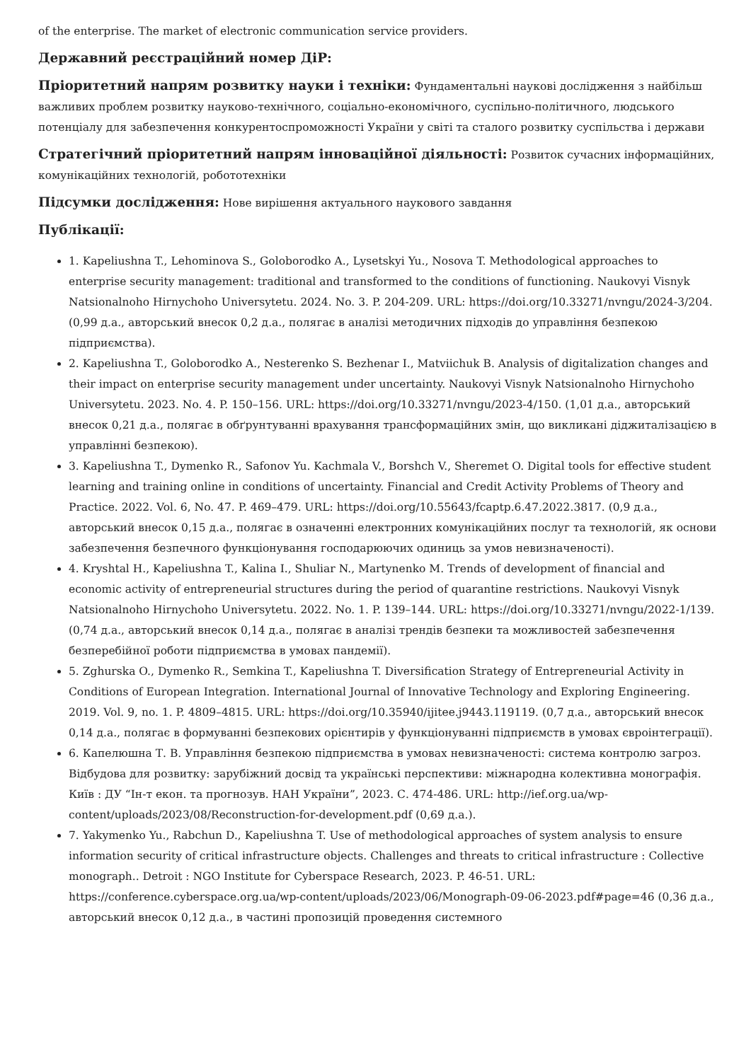of the enterprise. The market of electronic communication service providers.
Державний реєстраційний номер ДіР:
Пріоритетний напрям розвитку науки і техніки: Фундаментальні наукові дослідження з найбільш важливих проблем розвитку науково-технічного, соціально-економічного, суспільно-політичного, людського потенціалу для забезпечення конкурентоспроможності України у світі та сталого розвитку суспільства і держави
Стратегічний пріоритетний напрям інноваційної діяльності: Розвиток сучасних інформаційних, комунікаційних технологій, робототехніки
Підсумки дослідження: Нове вирішення актуального наукового завдання
Публікації:
1. Kapeliushna T., Lehominova S., Goloborodko A., Lysetskyi Yu., Nosova T. Methodological approaches to enterprise security management: traditional and transformed to the conditions of functioning. Naukovyi Visnyk Natsionalnoho Hirnychoho Universytetu. 2024. No. 3. P. 204-209. URL: https://doi.org/10.33271/nvngu/2024-3/204. (0,99 д.а., авторський внесок 0,2 д.а., полягає в аналізі методичних підходів до управління безпекою підприємства).
2. Kapeliushna T., Goloborodko A., Nesterenko S. Bezhenar I., Matviichuk B. Analysis of digitalization changes and their impact on enterprise security management under uncertainty. Naukovyi Visnyk Natsionalnoho Hirnychoho Universytetu. 2023. No. 4. P. 150–156. URL: https://doi.org/10.33271/nvngu/2023-4/150. (1,01 д.а., авторський внесок 0,21 д.а., полягає в обґрунтуванні врахування трансформаційних змін, що викликані діджиталізацією в управлінні безпекою).
3. Kapeliushna T., Dymenko R., Safonov Yu. Kachmala V., Borshch V., Sheremet O. Digital tools for effective student learning and training online in conditions of uncertainty. Financial and Credit Activity Problems of Theory and Practice. 2022. Vol. 6, No. 47. P. 469–479. URL: https://doi.org/10.55643/fcaptp.6.47.2022.3817. (0,9 д.а., авторський внесок 0,15 д.а., полягає в означенні електронних комунікаційних послуг та технологій, як основи забезпечення безпечного функціонування господарюючих одиниць за умов невизначеності).
4. Kryshtal H., Kapeliushna T., Kalina I., Shuliar N., Martynenko M. Trends of development of financial and economic activity of entrepreneurial structures during the period of quarantine restrictions. Naukovyi Visnyk Natsionalnoho Hirnychoho Universytetu. 2022. No. 1. P. 139–144. URL: https://doi.org/10.33271/nvngu/2022-1/139. (0,74 д.а., авторський внесок 0,14 д.а., полягає в аналізі трендів безпеки та можливостей забезпечення безперебійної роботи підприємства в умовах пандемії).
5. Zghurska O., Dymenko R., Semkina T., Kapeliushna T. Diversification Strategy of Entrepreneurial Activity in Conditions of European Integration. International Journal of Innovative Technology and Exploring Engineering. 2019. Vol. 9, no. 1. P. 4809–4815. URL: https://doi.org/10.35940/ijitee.j9443.119119. (0,7 д.а., авторський внесок 0,14 д.а., полягає в формуванні безпекових орієнтирів у функціонуванні підприємств в умовах євроінтеграції).
6. Капелюшна Т. В. Управління безпекою підприємства в умовах невизначеності: система контролю загроз. Відбудова для розвитку: зарубіжний досвід та українські перспективи: міжнародна колективна монографія. Київ : ДУ “Ін-т екон. та прогнозув. НАН України”, 2023. С. 474-486. URL: http://ief.org.ua/wp-content/uploads/2023/08/Reconstruction-for-development.pdf (0,69 д.а.).
7. Yakymenko Yu., Rabchun D., Kapeliushna T. Use of methodological approaches of system analysis to ensure information security of critical infrastructure objects. Challenges and threats to critical infrastructure : Collective monograph.. Detroit : NGO Institute for Cyberspace Research, 2023. P. 46-51. URL: https://conference.cyberspace.org.ua/wp-content/uploads/2023/06/Monograph-09-06-2023.pdf#page=46 (0,36 д.а., авторський внесок 0,12 д.а., в частині пропозицій проведення системного